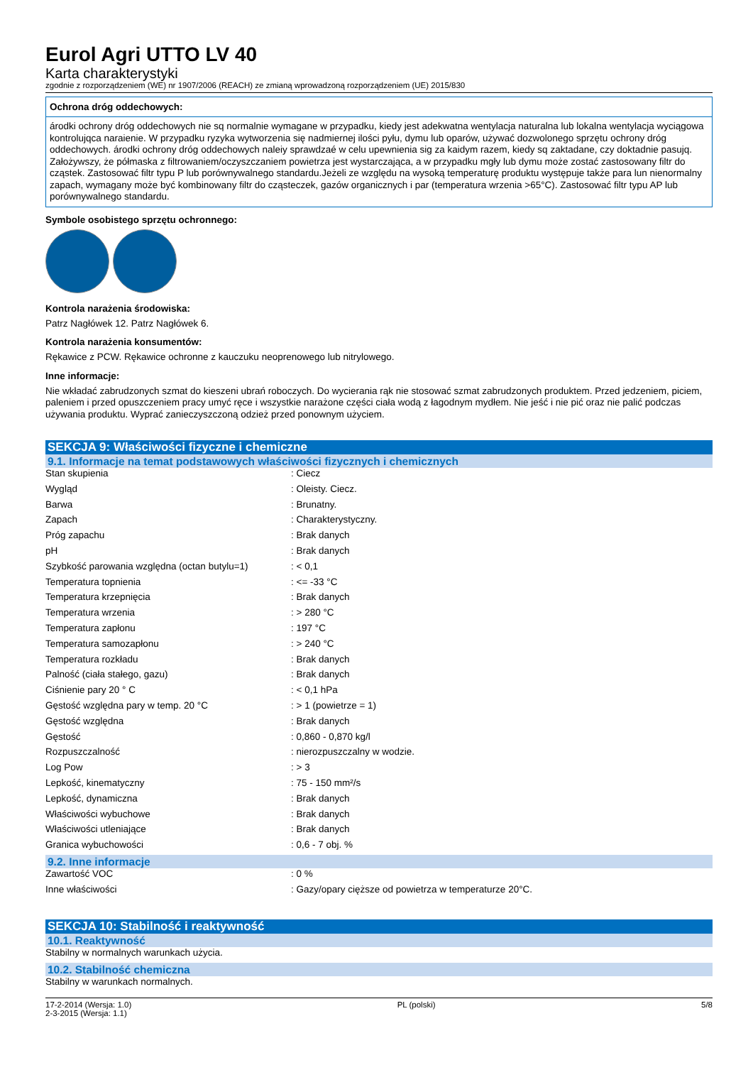Eurol Agri UTTO LV 40
Karta charakterystyki
zgodnie z rozporządzeniem (WE) nr 1907/2006 (REACH) ze zmianą wprowadzoną rozporządzeniem (UE) 2015/830
Ochrona dróg oddechowych:
árodki ochrony dróg oddechowych nie sq normalnie wymagane w przypadku, kiedy jest adekwatna wentylacja naturalna lub lokalna wentylacja wyciągowa kontrolujqca naraienie. W przypadku ryzyka wytworzenia się nadmiernej ilości pyłu, dymu lub oparów, używać dozwolonego sprzętu ochrony dróg oddechowych. árodki ochrony dróg oddechowych naleiy sprawdzaé w celu upewnienia sig za kaidym razem, kiedy sq zaktadane, czy doktadnie pasujq. Założywszy, że półmaska z filtrowaniem/oczyszczaniem powietrza jest wystarczająca, a w przypadku mgły lub dymu może zostać zastosowany filtr do cząstek. Zastosować filtr typu P lub porównywalnego standardu.Jeżeli ze względu na wysoką temperaturę produktu występuje także para lun nienormalny zapach, wymagany może być kombinowany filtr do cząsteczek, gazów organicznych i par (temperatura wrzenia >65°C). Zastosować filtr typu AP lub porównywalnego standardu.
Symbole osobistego sprzętu ochronnego:
Kontrola narażenia środowiska:
Patrz Nagłówek 12. Patrz Nagłówek 6.
Kontrola narażenia konsumentów:
Rękawice z PCW. Rękawice ochronne z kauczuku neoprenowego lub nitrylowego.
Inne informacje:
Nie wkładać zabrudzonych szmat do kieszeni ubrań roboczych. Do wycierania rąk nie stosować szmat zabrudzonych produktem. Przed jedzeniem, piciem, paleniem i przed opuszczeniem pracy umyć ręce i wszystkie narażone części ciała wodą z łagodnym mydłem. Nie jeść i nie pić oraz nie palić podczas używania produktu. Wyprać zanieczyszczoną odzież przed ponownym użyciem.
SEKCJA 9: Właściwości fizyczne i chemiczne
9.1. Informacje na temat podstawowych właściwości fizycznych i chemicznych
| Stan skupienia | : Ciecz |
| Wygląd | : Oleisty. Ciecz. |
| Barwa | : Brunatny. |
| Zapach | : Charakterystyczny. |
| Próg zapachu | : Brak danych |
| pH | : Brak danych |
| Szybkość parowania względna (octan butylu=1) | : < 0,1 |
| Temperatura topnienia | : <= -33 °C |
| Temperatura krzepnięcia | : Brak danych |
| Temperatura wrzenia | : > 280 °C |
| Temperatura zapłonu | : 197 °C |
| Temperatura samozapłonu | : > 240 °C |
| Temperatura rozkładu | : Brak danych |
| Palność (ciała stałego, gazu) | : Brak danych |
| Ciśnienie pary 20 ° C | : < 0,1 hPa |
| Gęstość względna pary w temp. 20 °C | : > 1 (powietrze = 1) |
| Gęstość względna | : Brak danych |
| Gęstość | : 0,860 - 0,870 kg/l |
| Rozpuszczalność | : nierozpuszczalny w wodzie. |
| Log Pow | : > 3 |
| Lepkość, kinematyczny | : 75 - 150 mm²/s |
| Lepkość, dynamiczna | : Brak danych |
| Właściwości wybuchowe | : Brak danych |
| Właściwości utleniające | : Brak danych |
| Granica wybuchowości | : 0,6 - 7 obj. % |
9.2. Inne informacje
| Zawartość VOC | : 0 % |
| Inne właściwości | : Gazy/opary cięższe od powietrza w temperaturze 20°C. |
SEKCJA 10: Stabilność i reaktywność
10.1. Reaktywność
Stabilny w normalnych warunkach użycia.
10.2. Stabilność chemiczna
Stabilny w warunkach normalnych.
17-2-2014 (Wersja: 1.0)
2-3-2015 (Wersja: 1.1)
PL (polski) 5/8